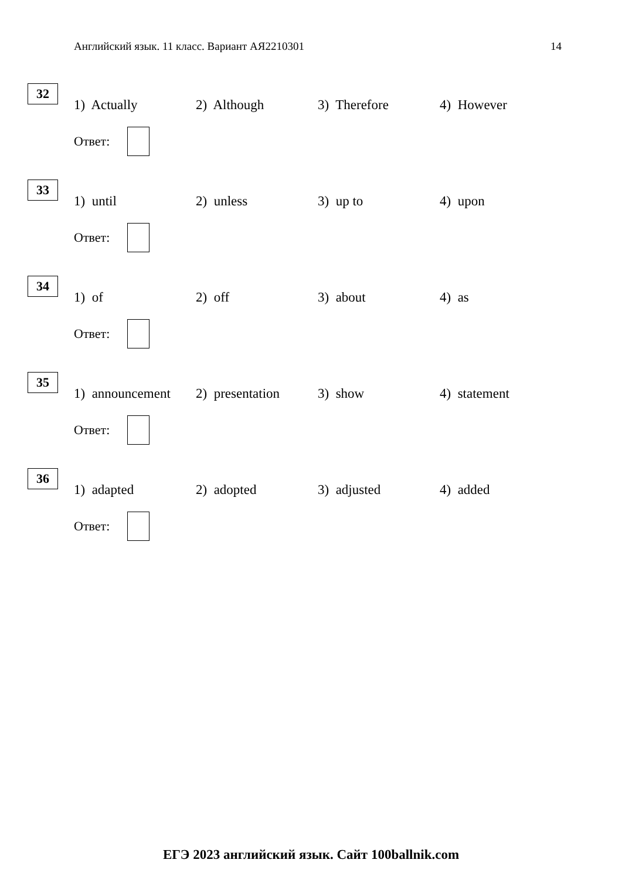Английский язык. 11 класс. Вариант АЯ2210301 14
32
1) Actually 2) Although 3) Therefore 4) However
Ответ:
33
1) until 2) unless 3) up to 4) upon
Ответ:
34
1) of 2) off 3) about 4) as
Ответ:
35
1) announcement
2) presentation
3) show 4) statement
Ответ:
36
1) adapted 2) adopted 3) adjusted 4) added
Ответ:
ЕГЭ 2023 английский язык. Сайт 100ballnik.com